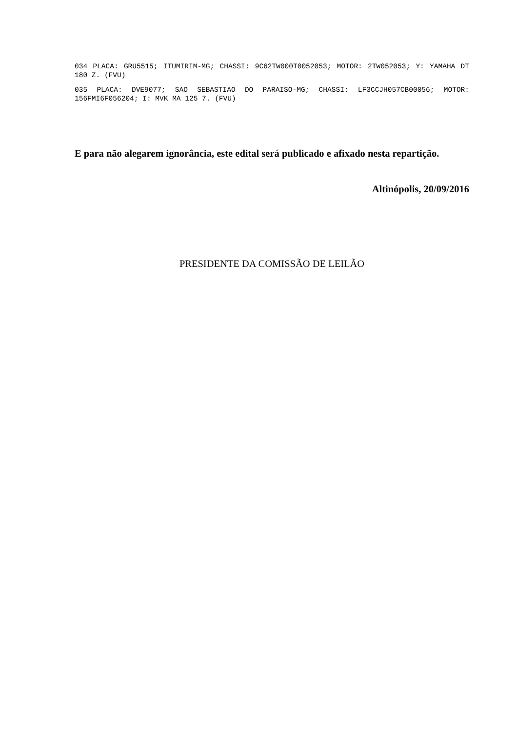034 PLACA: GRU5515; ITUMIRIM-MG; CHASSI: 9C62TW000T0052053; MOTOR: 2TW052053; Y: YAMAHA DT 180 Z. (FVU)
035 PLACA: DVE9077; SAO SEBASTIAO DO PARAISO-MG; CHASSI: LF3CCJH057CB00056; MOTOR: 156FMI6F056204; I: MVK MA 125 7. (FVU)
E para não alegarem ignorância, este edital será publicado e afixado nesta repartição.
Altinópolis, 20/09/2016
PRESIDENTE DA COMISSÃO DE LEILÃO